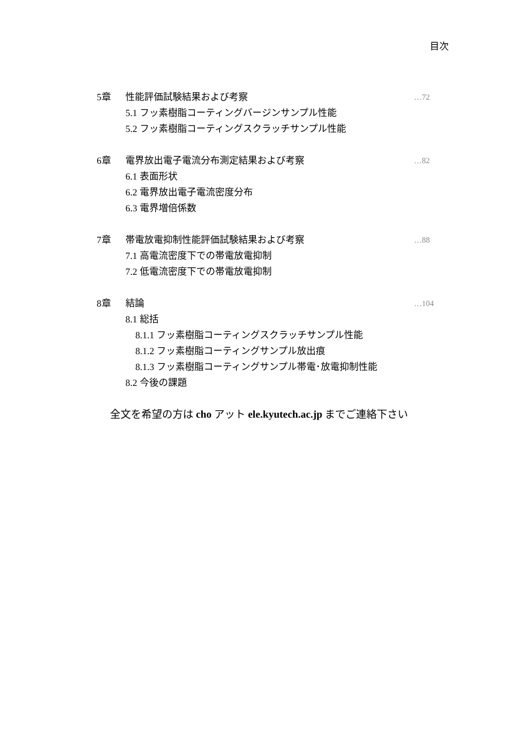目次
5章 性能評価試験結果および考察 …72
5.1 フッ素樹脂コーティングバージンサンプル性能
5.2 フッ素樹脂コーティングスクラッチサンプル性能
6章 電界放出電子電流分布測定結果および考察 …82
6.1 表面形状
6.2 電界放出電子電流密度分布
6.3 電界増倍係数
7章 帯電放電抑制性能評価試験結果および考察 …88
7.1 高電流密度下での帯電放電抑制
7.2 低電流密度下での帯電放電抑制
8章 結論 …104
8.1 総括
8.1.1 フッ素樹脂コーティングスクラッチサンプル性能
8.1.2 フッ素樹脂コーティングサンプル放出痕
8.1.3 フッ素樹脂コーティングサンプル帯電･放電抑制性能
8.2 今後の課題
全文を希望の方は cho アット ele.kyutech.ac.jp までご連絡下さい